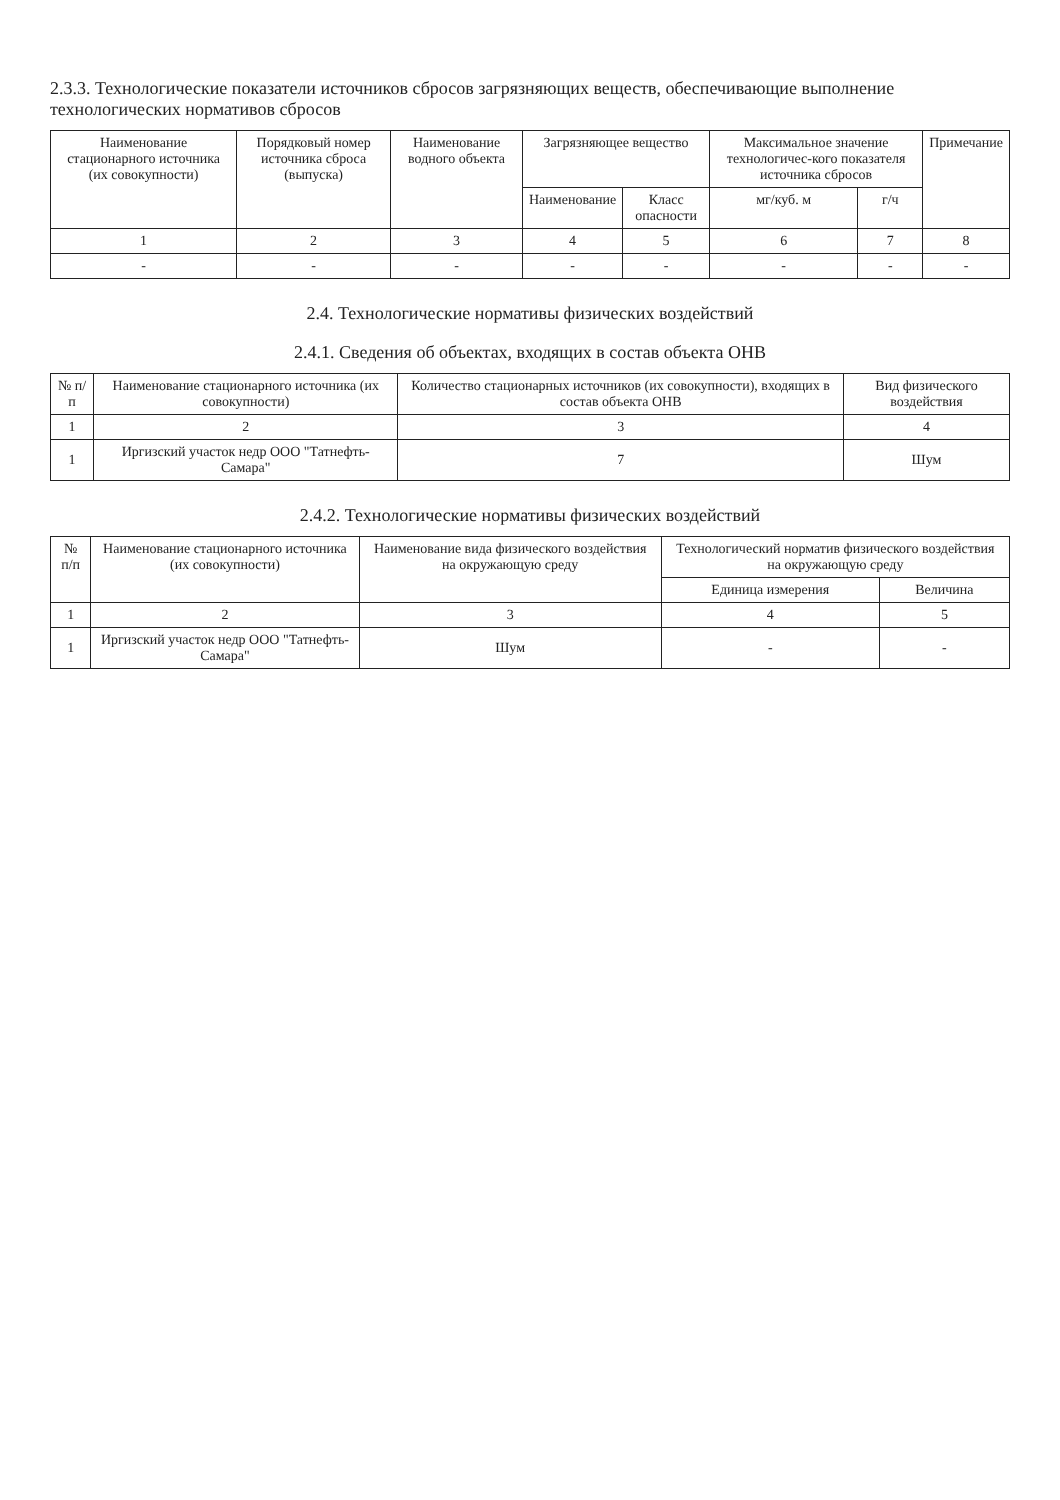2.3.3. Технологические показатели источников сбросов загрязняющих веществ, обеспечивающие выполнение технологических нормативов сбросов
| Наименование стационарного источника (их совокупности) | Порядковый номер источника сброса (выпуска) | Наименование водного объекта | Загрязняющее вещество | | Максимальное значение технологичес-кого показателя источника сбросов | | Примечание |
| --- | --- | --- | --- | --- | --- | --- | --- |
| | | | Наименование | Класс опасности | мг/куб. м | г/ч | |
| 1 | 2 | 3 | 4 | 5 | 6 | 7 | 8 |
| - | - | - | - | - | - | - | - |
2.4. Технологические нормативы физических воздействий
2.4.1. Сведения об объектах, входящих в состав объекта ОНВ
| № п/п | Наименование стационарного источника (их совокупности) | Количество стационарных источников (их совокупности), входящих в состав объекта ОНВ | Вид физического воздействия |
| --- | --- | --- | --- |
| 1 | 2 | 3 | 4 |
| 1 | Иргизский участок недр ООО "Татнефть-Самара" | 7 | Шум |
2.4.2. Технологические нормативы физических воздействий
| № п/п | Наименование стационарного источника (их совокупности) | Наименование вида физического воздействия на окружающую среду | Технологический норматив физического воздействия на окружающую среду | |
| --- | --- | --- | --- | --- |
| | | | Единица измерения | Величина |
| 1 | 2 | 3 | 4 | 5 |
| 1 | Иргизский участок недр ООО "Татнефть-Самара" | Шум | - | - |